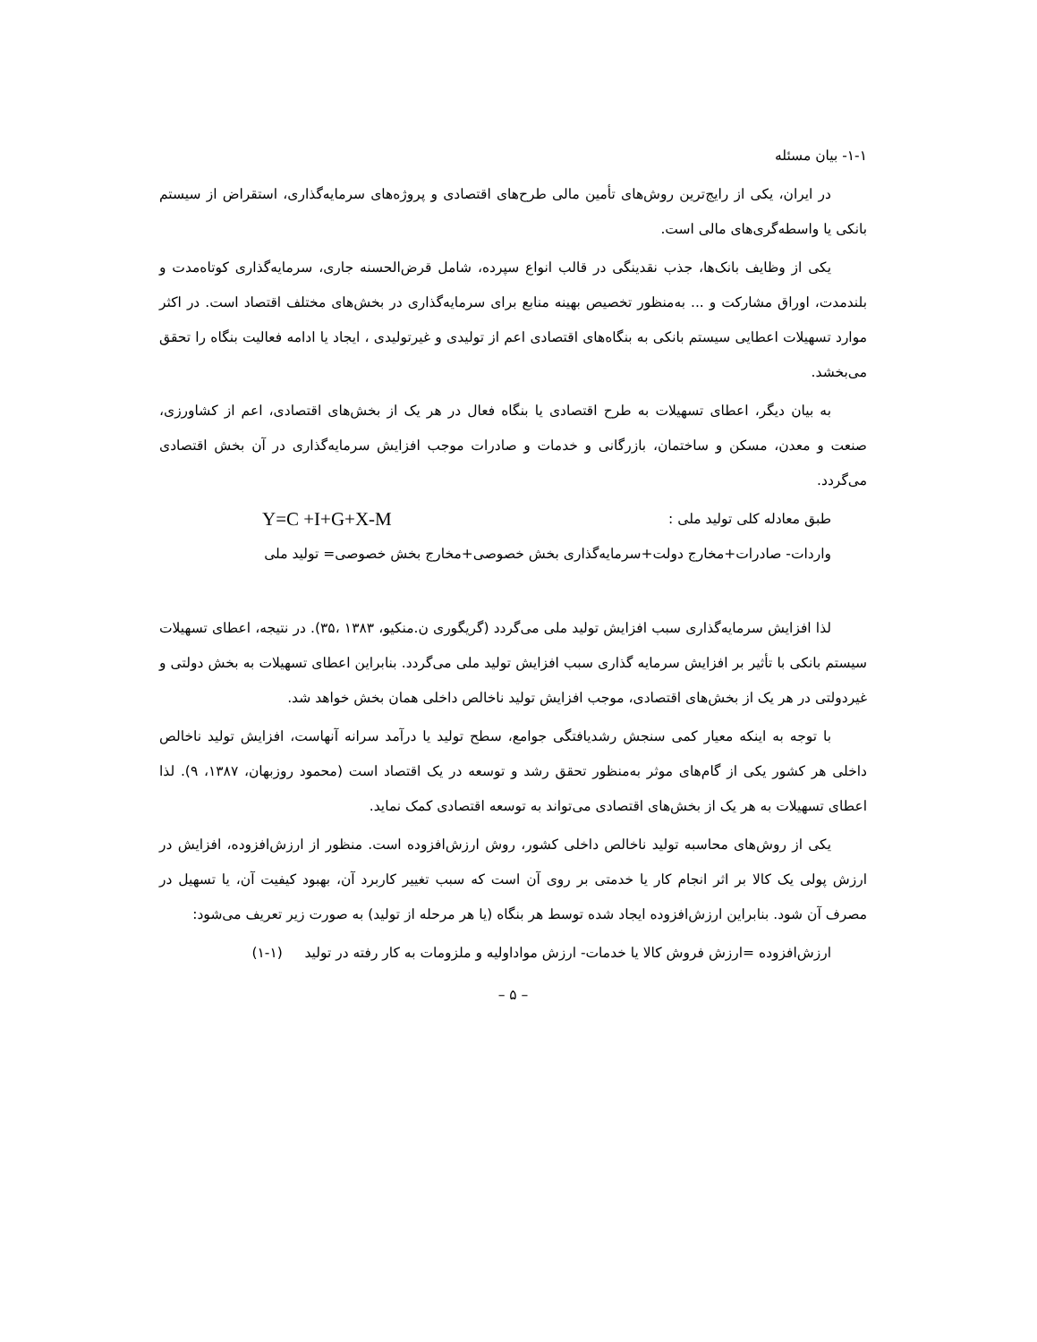۱-۱- بیان مسئله
در ایران، یکی از رایج‌ترین روش‌های تأمین مالی طرح‌های اقتصادی و پروژه‌های سرمایه‌گذاری، استقراض از سیستم بانکی یا واسطه‌گری‌های مالی است.
یکی از وظایف بانک‌ها، جذب نقدینگی در قالب انواع سپرده، شامل قرض‌الحسنه جاری، سرمایه‌گذاری کوتاه‌مدت و بلندمدت، اوراق مشارکت و ... به‌منظور تخصیص بهینه منابع برای سرمایه‌گذاری در بخش‌های مختلف اقتصاد است. در اکثر موارد تسهیلات اعطایی سیستم بانکی به بنگاه‌های اقتصادی اعم از تولیدی و غیرتولیدی ، ایجاد یا ادامه فعالیت بنگاه را تحقق می‌بخشد.
به بیان دیگر، اعطای تسهیلات به طرح اقتصادی یا بنگاه فعال در هر یک از بخش‌های اقتصادی، اعم از کشاورزی، صنعت و معدن، مسکن و ساختمان، بازرگانی و خدمات و صادرات موجب افزایش سرمایه‌گذاری در آن بخش اقتصادی می‌گردد.
طبق معادله کلی تولید ملی : Y=C +I+G+X-M
واردات- صادرات+مخارج دولت+سرمایه‌گذاری بخش خصوصی+مخارج بخش خصوصی= تولید ملی
لذا افزایش سرمایه‌گذاری سبب افزایش تولید ملی می‌گردد (گریگوری ن.منکیو، ۱۳۸۳ ،۳۵). در نتیجه، اعطای تسهیلات سیستم بانکی با تأثیر بر افزایش سرمایه گذاری سبب افزایش تولید ملی می‌گردد. بنابراین اعطای تسهیلات به بخش دولتی و غیردولتی در هر یک از بخش‌های اقتصادی، موجب افزایش تولید ناخالص داخلی همان بخش خواهد شد.
با توجه به اینکه معیار کمی سنجش رشدیافتگی جوامع، سطح تولید یا درآمد سرانه آنهاست، افزایش تولید ناخالص داخلی هر کشور یکی از گام‌های موثر به‌منظور تحقق رشد و توسعه در یک اقتصاد است (محمود روزبهان، ۱۳۸۷، ۹). لذا اعطای تسهیلات به هر یک از بخش‌های اقتصادی می‌تواند به توسعه اقتصادی کمک نماید.
یکی از روش‌های محاسبه تولید ناخالص داخلی کشور، روش ارزش‌افزوده است. منظور از ارزش‌افزوده، افزایش در ارزش پولی یک کالا بر اثر انجام کار یا خدمتی بر روی آن است که سبب تغییر کاربرد آن، بهبود کیفیت آن، یا تسهیل در مصرف آن شود. بنابراین ارزش‌افزوده ایجاد شده توسط هر بنگاه (یا هر مرحله از تولید) به صورت زیر تعریف می‌شود:
ارزش‌افزوده =ارزش فروش کالا یا خدمات- ارزش مواداولیه و ملزومات به کار رفته در تولید (۱-۱)
– ۵ –